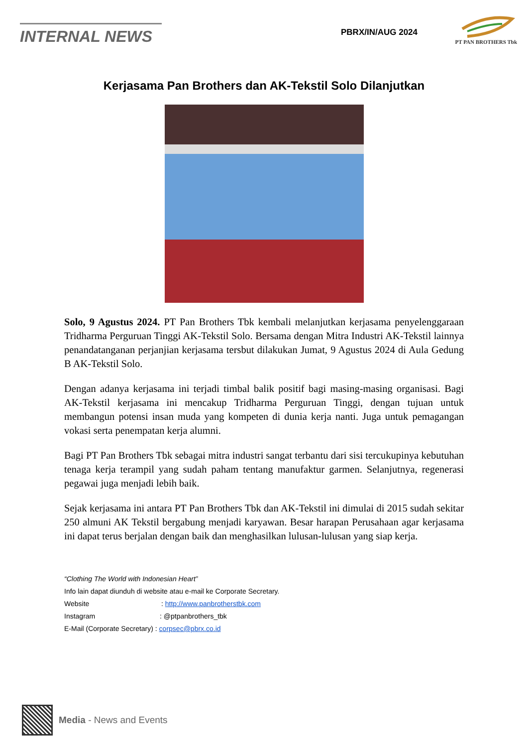INTERNAL NEWS
PBRX/IN/AUG 2024
PT PAN BROTHERS Tbk
Kerjasama Pan Brothers dan AK-Tekstil Solo Dilanjutkan
Solo, 9 Agustus 2024. PT Pan Brothers Tbk kembali melanjutkan kerjasama penyelenggaraan Tridharma Perguruan Tinggi AK-Tekstil Solo. Bersama dengan Mitra Industri AK-Tekstil lainnya penandatanganan perjanjian kerjasama tersbut dilakukan Jumat, 9 Agustus 2024 di Aula Gedung B AK-Tekstil Solo.
Dengan adanya kerjasama ini terjadi timbal balik positif bagi masing-masing organisasi. Bagi AK-Tekstil kerjasama ini mencakup Tridharma Perguruan Tinggi, dengan tujuan untuk membangun potensi insan muda yang kompeten di dunia kerja nanti. Juga untuk pemagangan vokasi serta penempatan kerja alumni.
Bagi PT Pan Brothers Tbk sebagai mitra industri sangat terbantu dari sisi tercukupinya kebutuhan tenaga kerja terampil yang sudah paham tentang manufaktur garmen. Selanjutnya, regenerasi pegawai juga menjadi lebih baik.
Sejak kerjasama ini antara PT Pan Brothers Tbk dan AK-Tekstil ini dimulai di 2015 sudah sekitar 250 almuni AK Tekstil bergabung menjadi karyawan. Besar harapan Perusahaan agar kerjasama ini dapat terus berjalan dengan baik dan menghasilkan lulusan-lulusan yang siap kerja.
“Clothing The World with Indonesian Heart”
Info lain dapat diunduh di website atau e-mail ke Corporate Secretary.
Website: http://www.panbrotherstbk.com
Instagram: @ptpanbrothers_tbk
E-Mail (Corporate Secretary) : corpsec@pbrx.co.id
Media - News and Events